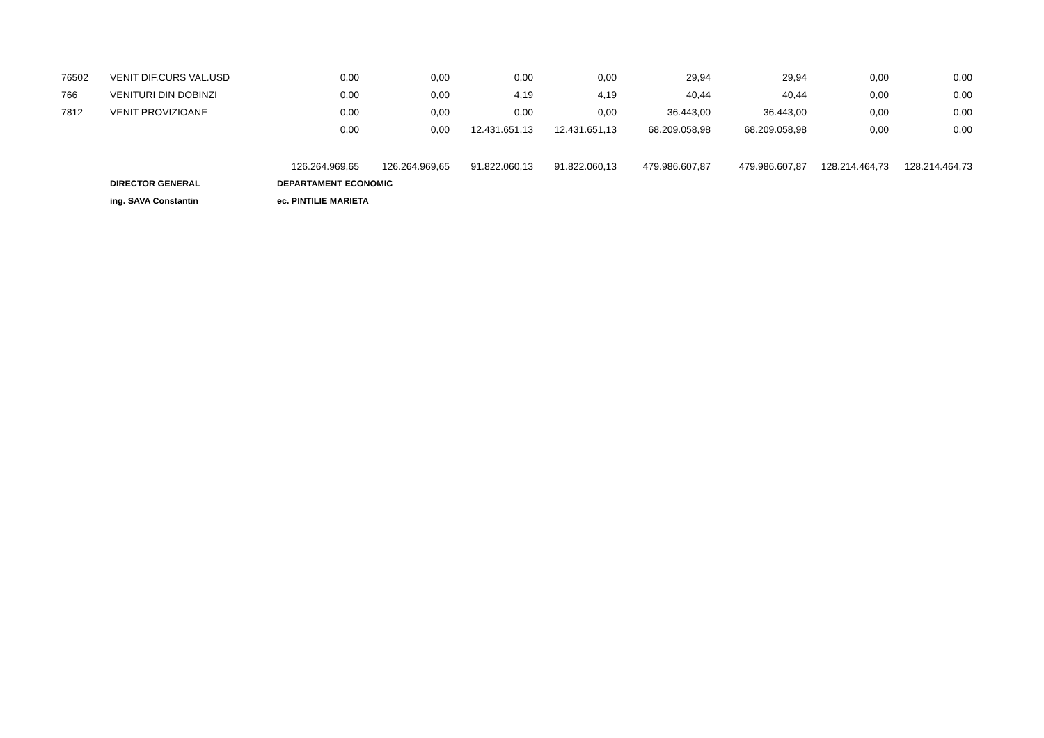| 76502 | VENIT DIF.CURS VAL.USD | 0,00 | 0,00 | 0,00 | 0,00 | 29,94 | 29,94 | 0,00 | 0,00 |
| 766 | VENITURI DIN DOBINZI | 0,00 | 0,00 | 4,19 | 4,19 | 40,44 | 40,44 | 0,00 | 0,00 |
| 7812 | VENIT PROVIZIOANE | 0,00 | 0,00 | 0,00 | 0,00 | 36.443,00 | 36.443,00 | 0,00 | 0,00 |
| | | 0,00 | 0,00 | 12.431.651,13 | 12.431.651,13 | 68.209.058,98 | 68.209.058,98 | 0,00 | 0,00 |
| | | 126.264.969,65 | 126.264.969,65 | 91.822.060,13 | 91.822.060,13 | 479.986.607,87 | 479.986.607,87 | 128.214.464,73 | 128.214.464,73 |
| | DIRECTOR GENERAL | DEPARTAMENT ECONOMIC | | | | | | | |
| | ing. SAVA Constantin | ec. PINTILIE MARIETA | | | | | | | |